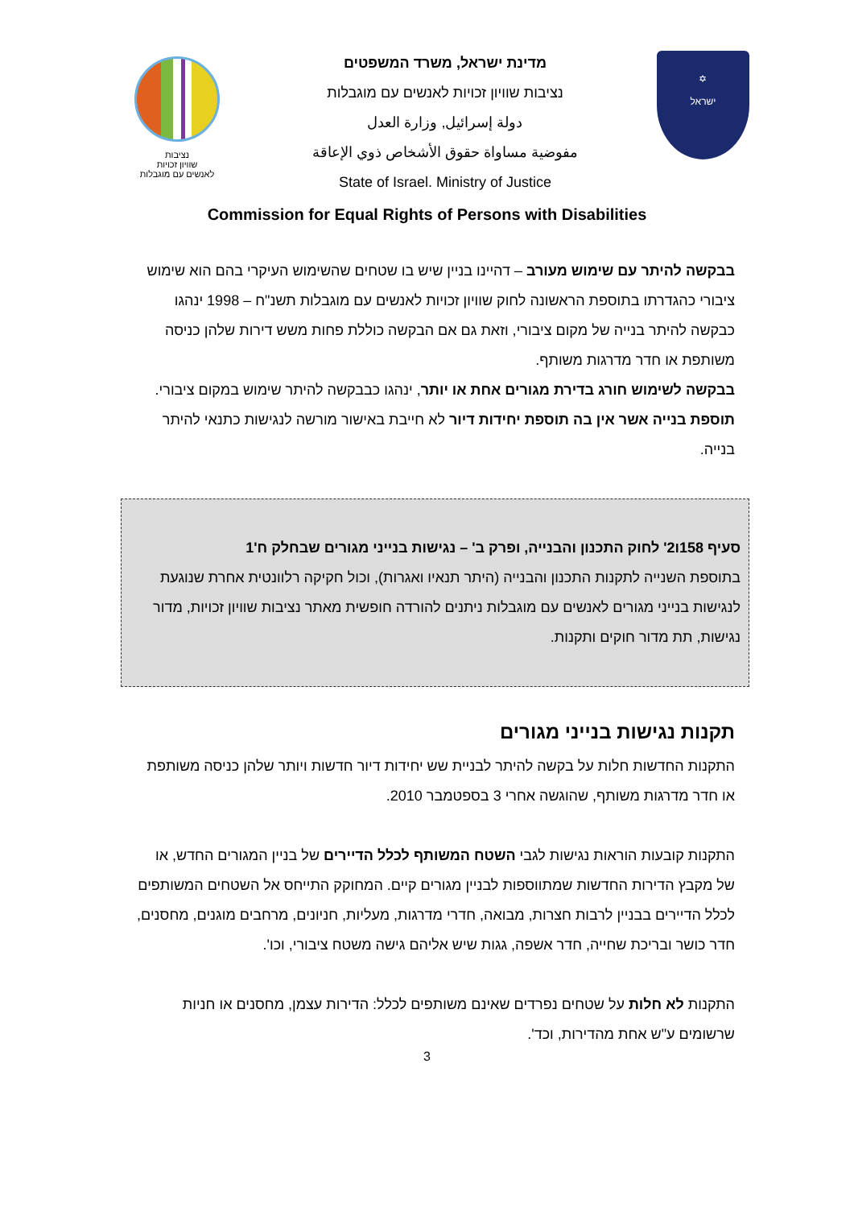נציבות
שוויון זכויות
לאנשים עם מוגבלות
מדינת ישראל, משרד המשפטים
נציבות שוויון זכויות לאנשים עם מוגבלות
دولة إسرائيل, وزارة العدل
مفوضية مساواة حقوق الأشخاص ذوي الإعاقة
State of Israel. Ministry of Justice
✡
ישראל
Commission for Equal Rights of Persons with Disabilities
בבקשה להיתר עם שימוש מעורב – דהיינו בניין שיש בו שטחים שהשימוש העיקרי בהם הוא שימוש ציבורי כהגדרתו בתוספת הראשונה לחוק שוויון זכויות לאנשים עם מוגבלות תשנ"ח – 1998 ינהגו כבקשה להיתר בנייה של מקום ציבורי, וזאת גם אם הבקשה כוללת פחות משש דירות שלהן כניסה משותפת או חדר מדרגות משותף.
בבקשה לשימוש חורג בדירת מגורים אחת או יותר, ינהגו כבבקשה להיתר שימוש במקום ציבורי.
תוספת בנייה אשר אין בה תוספת יחידות דיור לא חייבת באישור מורשה לנגישות כתנאי להיתר בנייה.
סעיף 158ו2' לחוק התכנון והבנייה, ופרק ב' – נגישות בנייני מגורים שבחלק ח'1
בתוספת השנייה לתקנות התכנון והבנייה (היתר תנאיו ואגרות), וכול חקיקה רלוונטית אחרת שנוגעת לנגישות בנייני מגורים לאנשים עם מוגבלות ניתנים להורדה חופשית מאתר נציבות שוויון זכויות, מדור נגישות, תת מדור חוקים ותקנות.
תקנות נגישות בנייני מגורים
התקנות החדשות חלות על בקשה להיתר לבניית שש יחידות דיור חדשות ויותר שלהן כניסה משותפת או חדר מדרגות משותף, שהוגשה אחרי 3 בספטמבר 2010.
התקנות קובעות הוראות נגישות לגבי השטח המשותף לכלל הדיירים של בניין המגורים החדש, או של מקבץ הדירות החדשות שמתווספות לבניין מגורים קיים. המחוקק התייחס אל השטחים המשותפים לכלל הדיירים בבניין לרבות חצרות, מבואה, חדרי מדרגות, מעליות, חניונים, מרחבים מוגנים, מחסנים, חדר כושר ובריכת שחייה, חדר אשפה, גגות שיש אליהם גישה משטח ציבורי, וכו'.
התקנות לא חלות על שטחים נפרדים שאינם משותפים לכלל: הדירות עצמן, מחסנים או חניות שרשומים ע"ש אחת מהדירות, וכד'.
3